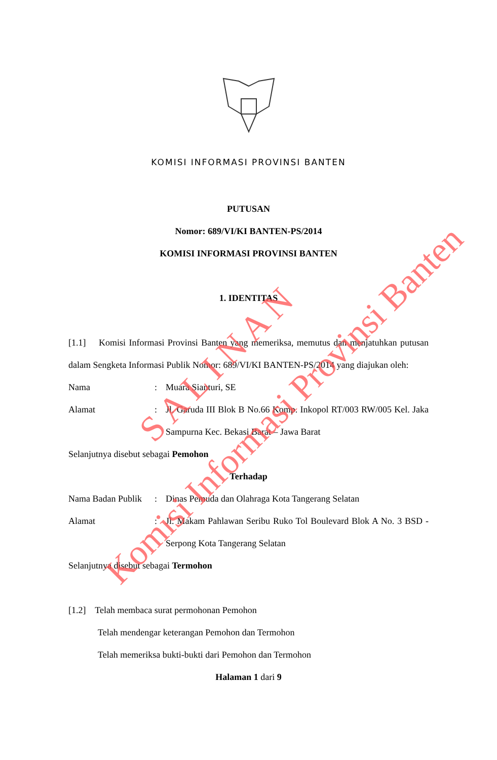KOMISI INFORMASI PROVINSI BANTEN
PUTUSAN
Nomor: 689/VI/KI BANTEN-PS/2014
KOMISI INFORMASI PROVINSI BANTEN
1. IDENTITAS
[1.1] Komisi Informasi Provinsi Banten yang memeriksa, memutus dan menjatuhkan putusan dalam Sengketa Informasi Publik Nomor: 689/VI/KI BANTEN-PS/2014 yang diajukan oleh:
Nama: Muara Sianturi, SE
Alamat: Jl. Garuda III Blok B No.66 Komp. Inkopol RT/003 RW/005 Kel. Jaka Sampurna Kec. Bekasi Barat – Jawa Barat
Selanjutnya disebut sebagai Pemohon
Terhadap
Nama Badan Publik: Dinas Pemuda dan Olahraga Kota Tangerang Selatan
Alamat: Jl. Makam Pahlawan Seribu Ruko Tol Boulevard Blok A No. 3 BSD - Serpong Kota Tangerang Selatan
Selanjutnya disebut sebagai Termohon
[1.2] Telah membaca surat permohonan Pemohon
Telah mendengar keterangan Pemohon dan Termohon
Telah memeriksa bukti-bukti dari Pemohon dan Termohon
Halaman 1 dari 9
S A L I N A N
Komisi Informasi Provinsi Banten